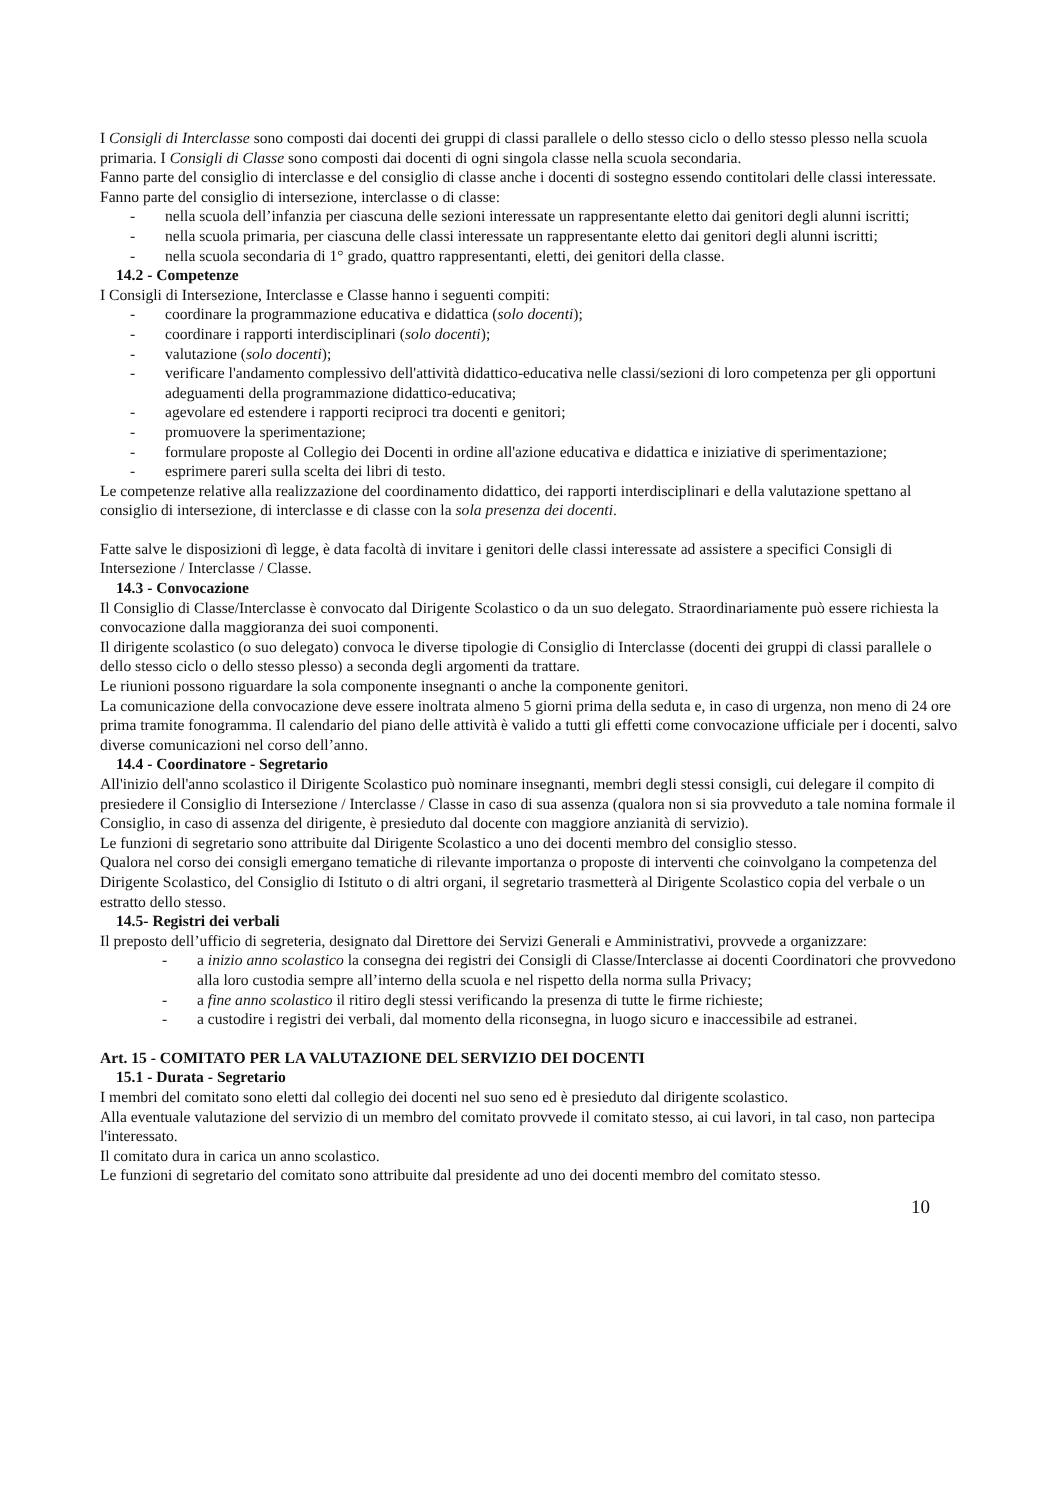I Consigli di Interclasse sono composti dai docenti dei gruppi di classi parallele o dello stesso ciclo o dello stesso plesso nella scuola primaria. I Consigli di Classe sono composti dai docenti di ogni singola classe nella scuola secondaria.
Fanno parte del consiglio di interclasse e del consiglio di classe anche i docenti di sostegno essendo contitolari delle classi interessate.
Fanno parte del consiglio di intersezione, interclasse o di classe:
- nella scuola dell’infanzia per ciascuna delle sezioni interessate un rappresentante eletto dai genitori degli alunni iscritti;
- nella scuola primaria, per ciascuna delle classi interessate un rappresentante eletto dai genitori degli alunni iscritti;
- nella scuola secondaria di 1° grado, quattro rappresentanti, eletti, dei genitori della classe.
14.2 - Competenze
I Consigli di Intersezione, Interclasse e Classe hanno i seguenti compiti:
- coordinare la programmazione educativa e didattica (solo docenti);
- coordinare i rapporti interdisciplinari (solo docenti);
- valutazione (solo docenti);
- verificare l'andamento complessivo dell'attività didattico-educativa nelle classi/sezioni di loro competenza per gli opportuni adeguamenti della programmazione didattico-educativa;
- agevolare ed estendere i rapporti reciproci tra docenti e genitori;
- promuovere la sperimentazione;
- formulare proposte al Collegio dei Docenti in ordine all'azione educativa e didattica e iniziative di sperimentazione;
- esprimere pareri sulla scelta dei libri di testo.
Le competenze relative alla realizzazione del coordinamento didattico, dei rapporti interdisciplinari e della valutazione spettano al consiglio di intersezione, di interclasse e di classe con la sola presenza dei docenti.
Fatte salve le disposizioni dì legge, è data facoltà di invitare i genitori delle classi interessate ad assistere a specifici Consigli di Intersezione / Interclasse / Classe.
14.3 - Convocazione
Il Consiglio di Classe/Interclasse è convocato dal Dirigente Scolastico o da un suo delegato. Straordinariamente può essere richiesta la convocazione dalla maggioranza dei suoi componenti.
Il dirigente scolastico (o suo delegato) convoca le diverse tipologie di Consiglio di Interclasse (docenti dei gruppi di classi parallele o dello stesso ciclo o dello stesso plesso) a seconda degli argomenti da trattare.
Le riunioni possono riguardare la sola componente insegnanti o anche la componente genitori.
La comunicazione della convocazione deve essere inoltrata almeno 5 giorni prima della seduta e, in caso di urgenza, non meno di 24 ore prima tramite fonogramma. Il calendario del piano delle attività è valido a tutti gli effetti come convocazione ufficiale per i docenti, salvo diverse comunicazioni nel corso dell’anno.
14.4 - Coordinatore - Segretario
All'inizio dell'anno scolastico il Dirigente Scolastico può nominare insegnanti, membri degli stessi consigli, cui delegare il compito di presiedere il Consiglio di Intersezione / Interclasse / Classe in caso di sua assenza (qualora non si sia provveduto a tale nomina formale il Consiglio, in caso di assenza del dirigente, è presieduto dal docente con maggiore anzianità di servizio).
Le funzioni di segretario sono attribuite dal Dirigente Scolastico a uno dei docenti membro del consiglio stesso.
Qualora nel corso dei consigli emergano tematiche di rilevante importanza o proposte di interventi che coinvolgano la competenza del Dirigente Scolastico, del Consiglio di Istituto o di altri organi, il segretario trasmetterà al Dirigente Scolastico copia del verbale o un estratto dello stesso.
14.5- Registri dei verbali
Il preposto dell’ufficio di segreteria, designato dal Direttore dei Servizi Generali e Amministrativi, provvede a organizzare:
- a inizio anno scolastico la consegna dei registri dei Consigli di Classe/Interclasse ai docenti Coordinatori che provvedono alla loro custodia sempre all’interno della scuola e nel rispetto della norma sulla Privacy;
- a fine anno scolastico il ritiro degli stessi verificando la presenza di tutte le firme richieste;
- a custodire i registri dei verbali, dal momento della riconsegna, in luogo sicuro e inaccessibile ad estranei.
Art. 15 - COMITATO PER LA VALUTAZIONE DEL SERVIZIO DEI DOCENTI
15.1 - Durata - Segretario
I membri del comitato sono eletti dal collegio dei docenti nel suo seno ed è presieduto dal dirigente scolastico.
Alla eventuale valutazione del servizio di un membro del comitato provvede il comitato stesso, ai cui lavori, in tal caso, non partecipa l'interessato.
Il comitato dura in carica un anno scolastico.
Le funzioni di segretario del comitato sono attribuite dal presidente ad uno dei docenti membro del comitato stesso.
10